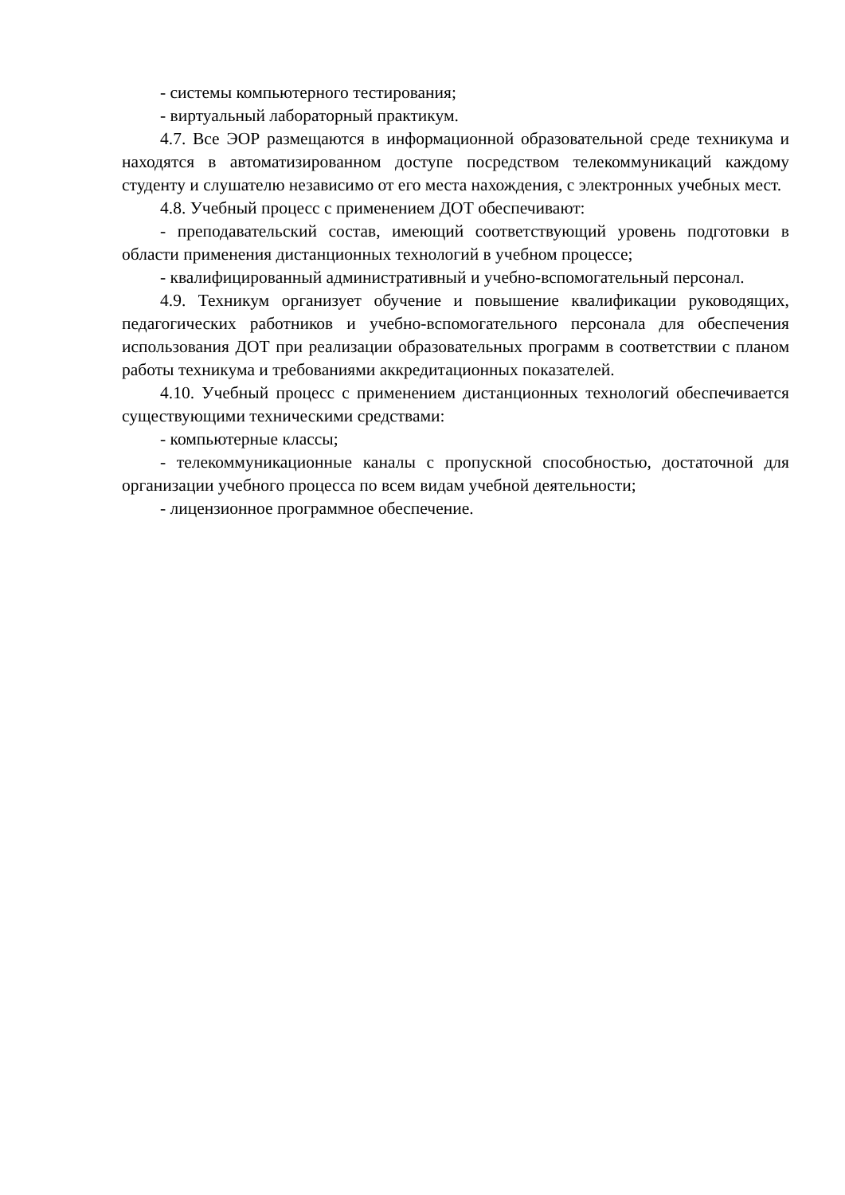- системы компьютерного тестирования;
- виртуальный лабораторный практикум.
4.7. Все ЭОР размещаются в информационной образовательной среде техникума и находятся в автоматизированном доступе посредством телекоммуникаций каждому студенту и слушателю независимо от его места нахождения, с электронных учебных мест.
4.8. Учебный процесс с применением ДОТ обеспечивают:
- преподавательский состав, имеющий соответствующий уровень подготовки в области применения дистанционных технологий в учебном процессе;
- квалифицированный административный и учебно-вспомогательный персонал.
4.9. Техникум организует обучение и повышение квалификации руководящих, педагогических работников и учебно-вспомогательного персонала для обеспечения использования ДОТ при реализации образовательных программ в соответствии с планом работы техникума и требованиями аккредитационных показателей.
4.10. Учебный процесс с применением дистанционных технологий обеспечивается существующими техническими средствами:
- компьютерные классы;
- телекоммуникационные каналы с пропускной способностью, достаточной для организации учебного процесса по всем видам учебной деятельности;
- лицензионное программное обеспечение.